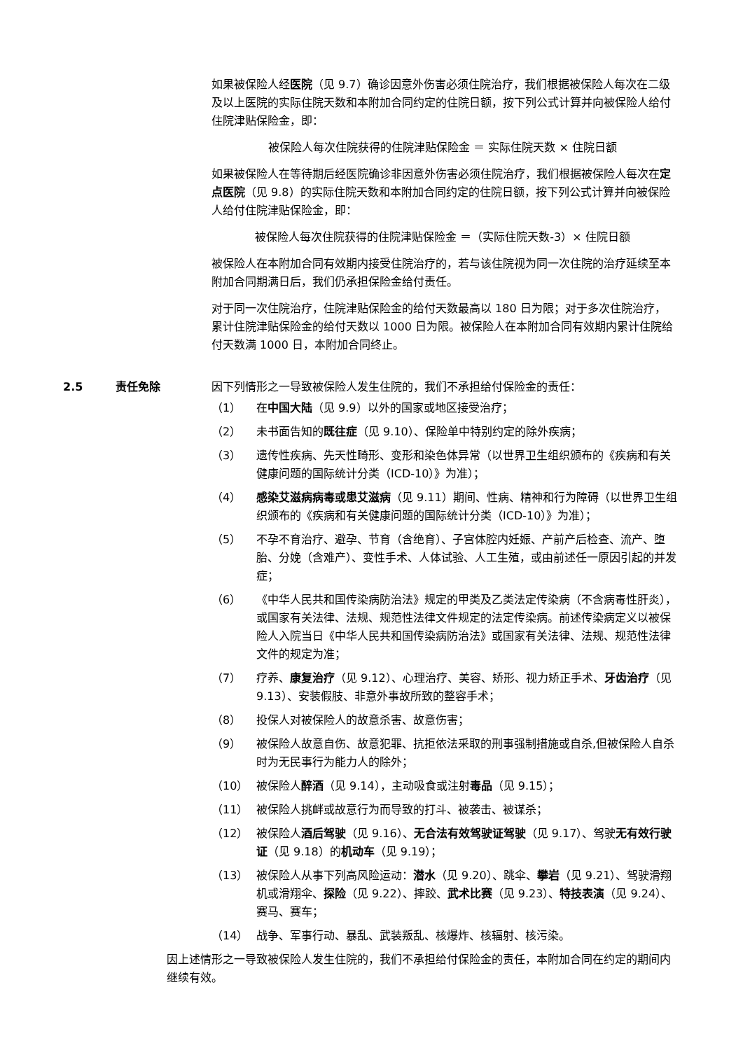如果被保险人经医院（见 9.7）确诊因意外伤害必须住院治疗，我们根据被保险人每次在二级及以上医院的实际住院天数和本附加合同约定的住院日额，按下列公式计算并向被保险人给付住院津贴保险金，即：
被保险人每次住院获得的住院津贴保险金 ＝ 实际住院天数 × 住院日额
如果被保险人在等待期后经医院确诊非因意外伤害必须住院治疗，我们根据被保险人每次在定点医院（见 9.8）的实际住院天数和本附加合同约定的住院日额，按下列公式计算并向被保险人给付住院津贴保险金，即：
被保险人每次住院获得的住院津贴保险金 ＝（实际住院天数-3）× 住院日额
被保险人在本附加合同有效期内接受住院治疗的，若与该住院视为同一次住院的治疗延续至本附加合同期满日后，我们仍承担保险金给付责任。
对于同一次住院治疗，住院津贴保险金的给付天数最高以 180 日为限；对于多次住院治疗，累计住院津贴保险金的给付天数以 1000 日为限。被保险人在本附加合同有效期内累计住院给付天数满 1000 日，本附加合同终止。
2.5 责任免除 因下列情形之一导致被保险人发生住院的，我们不承担给付保险金的责任：
（1） 在中国大陆（见 9.9）以外的国家或地区接受治疗；
（2） 未书面告知的既往症（见 9.10）、保险单中特别约定的除外疾病；
（3） 遗传性疾病、先天性畸形、变形和染色体异常（以世界卫生组织颁布的《疾病和有关健康问题的国际统计分类（ICD-10）》为准）；
（4） 感染艾滋病病毒或患艾滋病（见 9.11）期间、性病、精神和行为障碍（以世界卫生组织颁布的《疾病和有关健康问题的国际统计分类（ICD-10）》为准）；
（5） 不孕不育治疗、避孕、节育（含绝育）、子宫体腔内妊娠、产前产后检查、流产、堕胎、分娩（含难产）、变性手术、人体试验、人工生殖，或由前述任一原因引起的并发症；
（6） 《中华人民共和国传染病防治法》规定的甲类及乙类法定传染病（不含病毒性肝炎），或国家有关法律、法规、规范性法律文件规定的法定传染病。前述传染病定义以被保险人入院当日《中华人民共和国传染病防治法》或国家有关法律、法规、规范性法律文件的规定为准；
（7） 疗养、康复治疗（见 9.12）、心理治疗、美容、矫形、视力矫正手术、牙齿治疗（见 9.13）、安装假肢、非意外事故所致的整容手术；
（8） 投保人对被保险人的故意杀害、故意伤害；
（9） 被保险人故意自伤、故意犯罪、抗拒依法采取的刑事强制措施或自杀,但被保险人自杀时为无民事行为能力人的除外；
（10） 被保险人醉酒（见 9.14），主动吸食或注射毒品（见 9.15）；
（11） 被保险人挑衅或故意行为而导致的打斗、被袭击、被谋杀；
（12） 被保险人酒后驾驶（见 9.16）、无合法有效驾驶证驾驶（见 9.17）、驾驶无有效行驶证（见 9.18）的机动车（见 9.19）；
（13） 被保险人从事下列高风险运动：潜水（见 9.20）、跳伞、攀岩（见 9.21）、驾驶滑翔机或滑翔伞、探险（见 9.22）、摔跤、武术比赛（见 9.23）、特技表演（见 9.24）、赛马、赛车；
（14） 战争、军事行动、暴乱、武装叛乱、核爆炸、核辐射、核污染。
因上述情形之一导致被保险人发生住院的，我们不承担给付保险金的责任，本附加合同在约定的期间内继续有效。